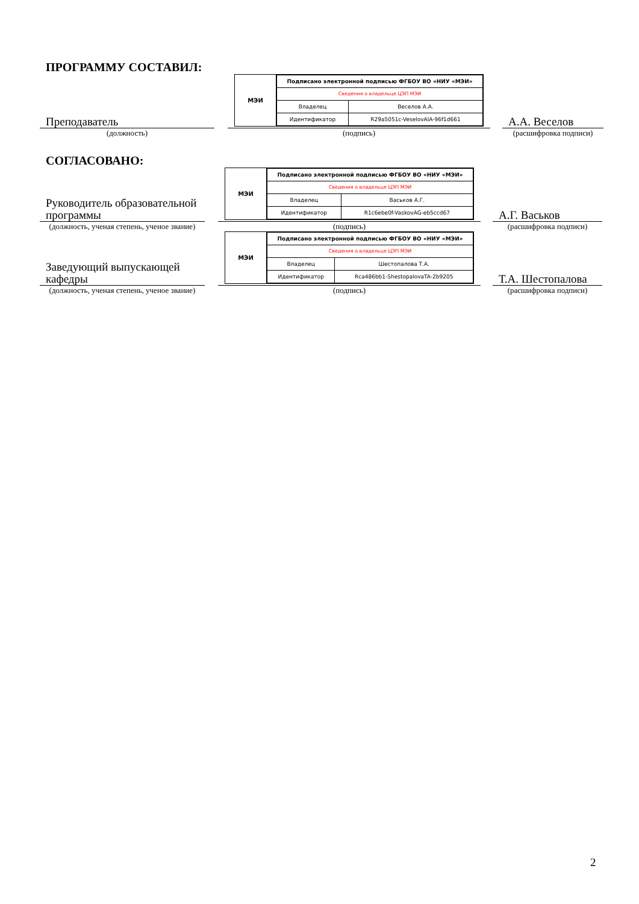ПРОГРАММУ СОСТАВИЛ:
Преподаватель
МЭИ
| Подписано электронной подписью ФГБОУ ВО «НИУ «МЭИ» | |
| Сведения о владельце ЦЭП МЭИ | |
| Владелец | Веселов А.А. |
| Идентификатор | R29a5051c-VeselovAlA-96f1d661 |
А.А. Веселов
(должность) (подпись) (расшифровка подписи)
СОГЛАСОВАНО:
Руководитель образовательной программы
МЭИ
| Подписано электронной подписью ФГБОУ ВО «НИУ «МЭИ» | |
| Сведения о владельце ЦЭП МЭИ | |
| Владелец | Васьков А.Г. |
| Идентификатор | R1c6ebe0f-VaskovAG-eb5ccd67 |
А.Г. Васьков
(должность, ученая степень, ученое звание)
(подпись) (расшифровка подписи)
Заведующий выпускающей кафедры
МЭИ
| Подписано электронной подписью ФГБОУ ВО «НИУ «МЭИ» | |
| Сведения о владельце ЦЭП МЭИ | |
| Владелец | Шестопалова Т.А. |
| Идентификатор | Rca486bb1-ShestopalovaTA-2b9205 |
Т.А. Шестопалова
(должность, ученая степень, ученое звание)
(подпись) (расшифровка подписи)
2